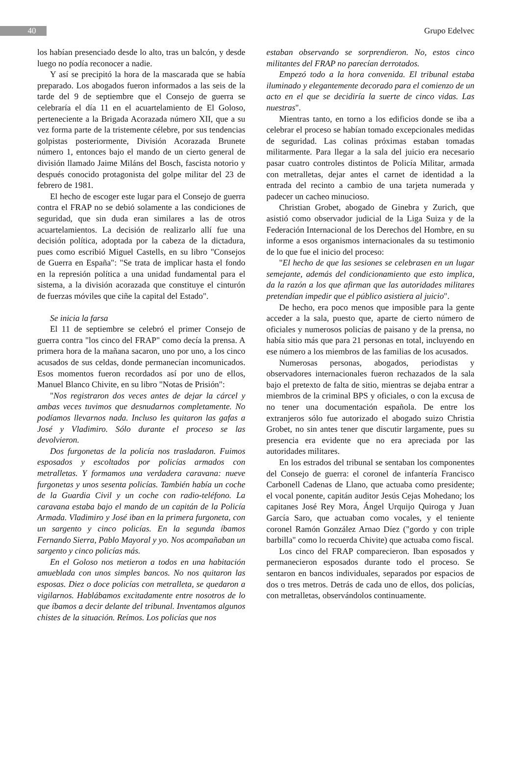40
Grupo Edelvec
los habían presenciado desde lo alto, tras un balcón, y desde luego no podía reconocer a nadie.
Y así se precipitó la hora de la mascarada que se había preparado. Los abogados fueron informados a las seis de la tarde del 9 de septiembre que el Consejo de guerra se celebraría el día 11 en el acuartelamiento de El Goloso, perteneciente a la Brigada Acorazada número XII, que a su vez forma parte de la tristemente célebre, por sus tendencias golpistas posteriormente, División Acorazada Brunete número 1, entonces bajo el mando de un cierto general de división llamado Jaime Miláns del Bosch, fascista notorio y después conocido protagonista del golpe militar del 23 de febrero de 1981.
El hecho de escoger este lugar para el Consejo de guerra contra el FRAP no se debió solamente a las condiciones de seguridad, que sin duda eran similares a las de otros acuartelamientos. La decisión de realizarlo allí fue una decisión política, adoptada por la cabeza de la dictadura, pues como escribió Miguel Castells, en su libro "Consejos de Guerra en España": "Se trata de implicar hasta el fondo en la represión política a una unidad fundamental para el sistema, a la división acorazada que constituye el cinturón de fuerzas móviles que ciñe la capital del Estado".
Se inicia la farsa
El 11 de septiembre se celebró el primer Consejo de guerra contra "los cinco del FRAP" como decía la prensa. A primera hora de la mañana sacaron, uno por uno, a los cinco acusados de sus celdas, donde permanecían incomunicados. Esos momentos fueron recordados así por uno de ellos, Manuel Blanco Chivite, en su libro "Notas de Prisión":
"Nos registraron dos veces antes de dejar la cárcel y ambas veces tuvimos que desnudarnos completamente. No podíamos llevarnos nada. Incluso les quitaron las gafas a José y Vladimiro. Sólo durante el proceso se las devolvieron.
Dos furgonetas de la policía nos trasladaron. Fuimos esposados y escoltados por policías armados con metralletas. Y formamos una verdadera caravana: nueve furgonetas y unos sesenta policías. También había un coche de la Guardia Civil y un coche con radio-teléfono. La caravana estaba bajo el mando de un capitán de la Policía Armada. Vladimiro y José iban en la primera furgoneta, con un sargento y cinco policías. En la segunda íbamos Fernando Sierra, Pablo Mayoral y yo. Nos acompañaban un sargento y cinco policías más.
En el Goloso nos metieron a todos en una habitación amueblada con unos simples bancos. No nos quitaron las esposas. Diez o doce policías con metralleta, se quedaron a vigilarnos. Hablábamos excitadamente entre nosotros de lo que íbamos a decir delante del tribunal. Inventamos algunos chistes de la situación. Reímos. Los policías que nos
estaban observando se sorprendieron. No, estos cinco militantes del FRAP no parecían derrotados.
Empezó todo a la hora convenida. El tribunal estaba iluminado y elegantemente decorado para el comienzo de un acto en el que se decidiría la suerte de cinco vidas. Las nuestras".
Mientras tanto, en torno a los edificios donde se iba a celebrar el proceso se habían tomado excepcionales medidas de seguridad. Las colinas próximas estaban tomadas militarmente. Para llegar a la sala del juicio era necesario pasar cuatro controles distintos de Policía Militar, armada con metralletas, dejar antes el carnet de identidad a la entrada del recinto a cambio de una tarjeta numerada y padecer un cacheo minucioso.
Christian Grobet, abogado de Ginebra y Zurich, que asistió como observador judicial de la Liga Suiza y de la Federación Internacional de los Derechos del Hombre, en su informe a esos organismos internacionales da su testimonio de lo que fue el inicio del proceso:
"El hecho de que las sesiones se celebrasen en un lugar semejante, además del condicionamiento que esto implica, da la razón a los que afirman que las autoridades militares pretendían impedir que el público asistiera al juicio".
De hecho, era poco menos que imposible para la gente acceder a la sala, puesto que, aparte de cierto número de oficiales y numerosos policías de paisano y de la prensa, no había sitio más que para 21 personas en total, incluyendo en ese número a los miembros de las familias de los acusados.
Numerosas personas, abogados, periodistas y observadores internacionales fueron rechazados de la sala bajo el pretexto de falta de sitio, mientras se dejaba entrar a miembros de la criminal BPS y oficiales, o con la excusa de no tener una documentación española. De entre los extranjeros sólo fue autorizado el abogado suizo Christia Grobet, no sin antes tener que discutir largamente, pues su presencia era evidente que no era apreciada por las autoridades militares.
En los estrados del tribunal se sentaban los componentes del Consejo de guerra: el coronel de infantería Francisco Carbonell Cadenas de Llano, que actuaba como presidente; el vocal ponente, capitán auditor Jesús Cejas Mohedano; los capitanes José Rey Mora, Ángel Urquijo Quiroga y Juan García Saro, que actuaban como vocales, y el teniente coronel Ramón González Arnao Díez ("gordo y con triple barbilla" como lo recuerda Chivite) que actuaba como fiscal.
Los cinco del FRAP comparecieron. Iban esposados y permanecieron esposados durante todo el proceso. Se sentaron en bancos individuales, separados por espacios de dos o tres metros. Detrás de cada uno de ellos, dos policías, con metralletas, observándolos continuamente.